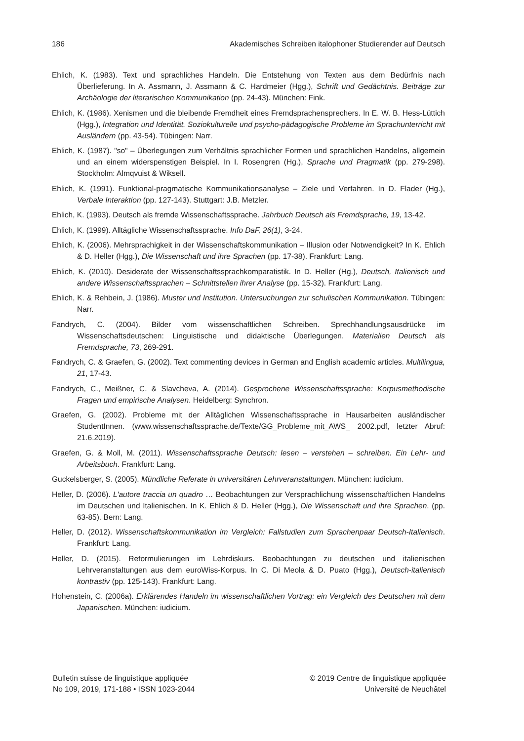186 Akademisches Schreiben italophoner Studierender auf Deutsch
Ehlich, K. (1983). Text und sprachliches Handeln. Die Entstehung von Texten aus dem Bedürfnis nach Überlieferung. In A. Assmann, J. Assmann & C. Hardmeier (Hgg.), Schrift und Gedächtnis. Beiträge zur Archäologie der literarischen Kommunikation (pp. 24-43). München: Fink.
Ehlich, K. (1986). Xenismen und die bleibende Fremdheit eines Fremdsprachensprechers. In E. W. B. Hess-Lüttich (Hgg.), Integration und Identität. Soziokulturelle und psycho-pädagogische Probleme im Sprachunterricht mit Ausländern (pp. 43-54). Tübingen: Narr.
Ehlich, K. (1987). "so" – Überlegungen zum Verhältnis sprachlicher Formen und sprachlichen Handelns, allgemein und an einem widerspenstigen Beispiel. In I. Rosengren (Hg.), Sprache und Pragmatik (pp. 279-298). Stockholm: Almqvuist & Wiksell.
Ehlich, K. (1991). Funktional-pragmatische Kommunikationsanalyse – Ziele und Verfahren. In D. Flader (Hg.), Verbale Interaktion (pp. 127-143). Stuttgart: J.B. Metzler.
Ehlich, K. (1993). Deutsch als fremde Wissenschaftssprache. Jahrbuch Deutsch als Fremdsprache, 19, 13-42.
Ehlich, K. (1999). Alltägliche Wissenschaftssprache. Info DaF, 26(1), 3-24.
Ehlich, K. (2006). Mehrsprachigkeit in der Wissenschaftskommunikation – Illusion oder Notwendigkeit? In K. Ehlich & D. Heller (Hgg.), Die Wissenschaft und ihre Sprachen (pp. 17-38). Frankfurt: Lang.
Ehlich, K. (2010). Desiderate der Wissenschaftssprachkomparatistik. In D. Heller (Hg.), Deutsch, Italienisch und andere Wissenschaftssprachen – Schnittstellen ihrer Analyse (pp. 15-32). Frankfurt: Lang.
Ehlich, K. & Rehbein, J. (1986). Muster und Institution. Untersuchungen zur schulischen Kommunikation. Tübingen: Narr.
Fandrych, C. (2004). Bilder vom wissenschaftlichen Schreiben. Sprechhandlungsausdrücke im Wissenschaftsdeutschen: Linguistische und didaktische Überlegungen. Materialien Deutsch als Fremdsprache, 73, 269-291.
Fandrych, C. & Graefen, G. (2002). Text commenting devices in German and English academic articles. Multilingua, 21, 17-43.
Fandrych, C., Meißner, C. & Slavcheva, A. (2014). Gesprochene Wissenschaftssprache: Korpusmethodische Fragen und empirische Analysen. Heidelberg: Synchron.
Graefen, G. (2002). Probleme mit der Alltäglichen Wissenschaftssprache in Hausarbeiten ausländischer StudentInnen. (www.wissenschaftssprache.de/Texte/GG_Probleme_mit_AWS_ 2002.pdf, letzter Abruf: 21.6.2019).
Graefen, G. & Moll, M. (2011). Wissenschaftssprache Deutsch: lesen – verstehen – schreiben. Ein Lehr- und Arbeitsbuch. Frankfurt: Lang.
Guckelsberger, S. (2005). Mündliche Referate in universitären Lehrveranstaltungen. München: iudicium.
Heller, D. (2006). L'autore traccia un quadro … Beobachtungen zur Versprachlichung wissenschaftlichen Handelns im Deutschen und Italienischen. In K. Ehlich & D. Heller (Hgg.), Die Wissenschaft und ihre Sprachen. (pp. 63-85). Bern: Lang.
Heller, D. (2012). Wissenschaftskommunikation im Vergleich: Fallstudien zum Sprachenpaar Deutsch-Italienisch. Frankfurt: Lang.
Heller, D. (2015). Reformulierungen im Lehrdiskurs. Beobachtungen zu deutschen und italienischen Lehrveranstaltungen aus dem euroWiss-Korpus. In C. Di Meola & D. Puato (Hgg.), Deutsch-italienisch kontrastiv (pp. 125-143). Frankfurt: Lang.
Hohenstein, C. (2006a). Erklärendes Handeln im wissenschaftlichen Vortrag: ein Vergleich des Deutschen mit dem Japanischen. München: iudicium.
Bulletin suisse de linguistique appliquée
No 109, 2019, 171-188 • ISSN 1023-2044
© 2019 Centre de linguistique appliquée
Université de Neuchâtel